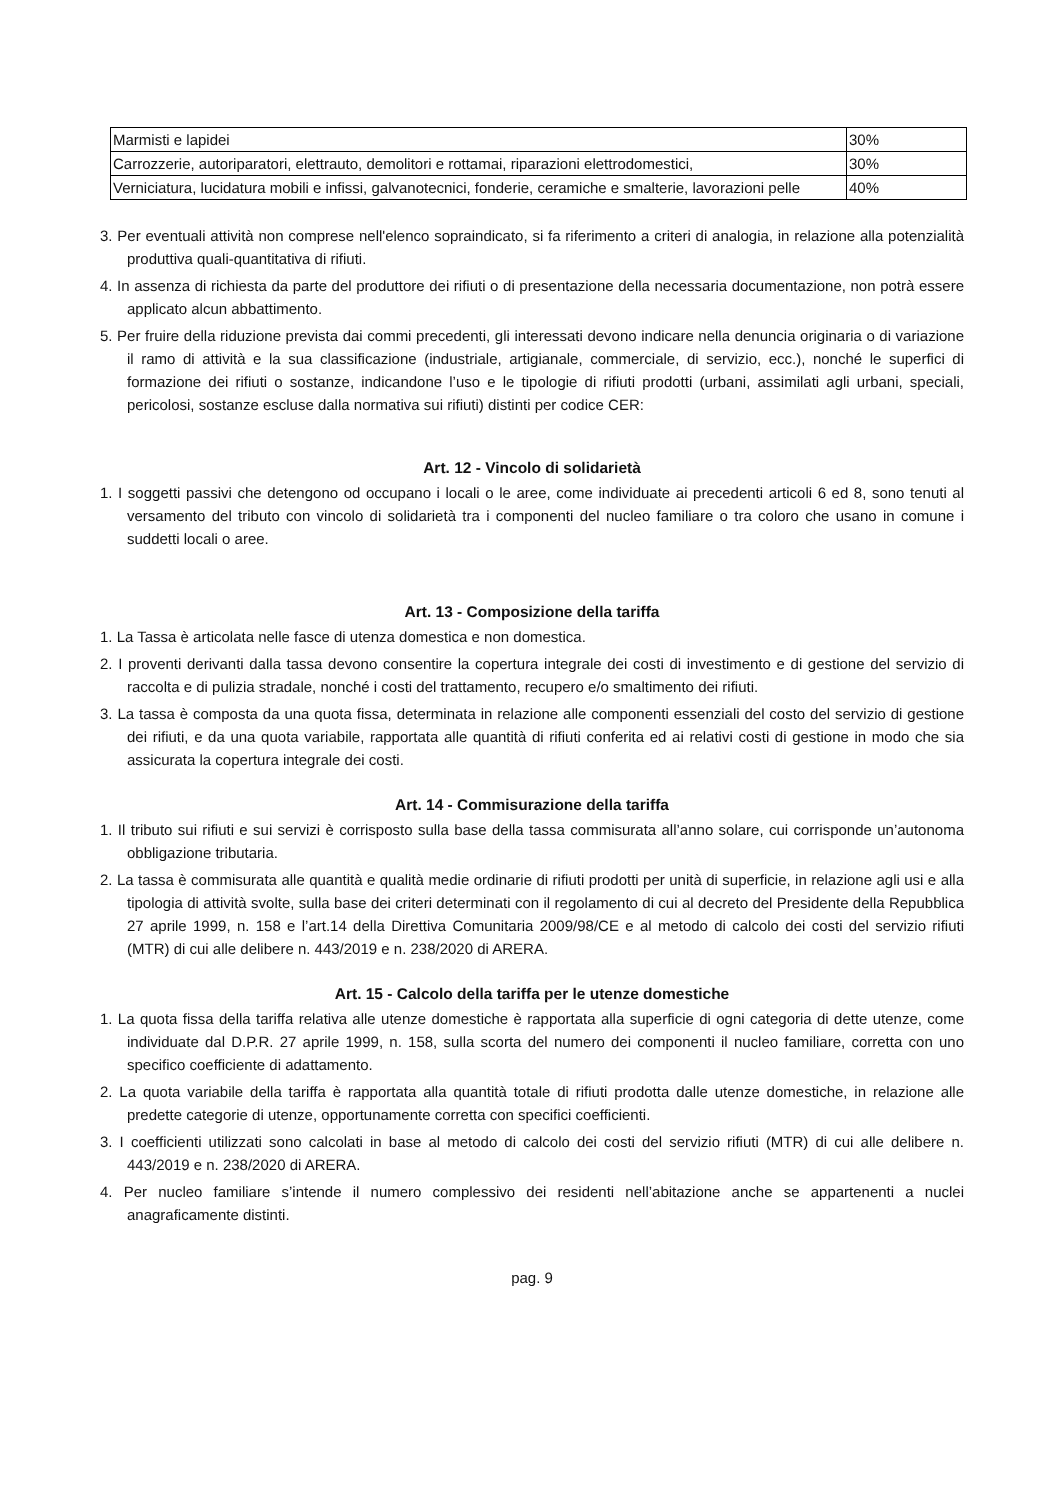| Marmisti e lapidei | 30% |
| Carrozzerie, autoriparatori, elettrauto, demolitori e rottamai, riparazioni elettrodomestici, | 30% |
| Verniciatura, lucidatura mobili e infissi, galvanotecnici, fonderie, ceramiche e smalterie, lavorazioni pelle | 40% |
3. Per eventuali attività non comprese nell'elenco sopraindicato, si fa riferimento a criteri di analogia, in relazione alla potenzialità produttiva quali-quantitativa di rifiuti.
4. In assenza di richiesta da parte del produttore dei rifiuti o di presentazione della necessaria documentazione, non potrà essere applicato alcun abbattimento.
5. Per fruire della riduzione prevista dai commi precedenti, gli interessati devono indicare nella denuncia originaria o di variazione il ramo di attività e la sua classificazione (industriale, artigianale, commerciale, di servizio, ecc.), nonché le superfici di formazione dei rifiuti o sostanze, indicandone l’uso e le tipologie di rifiuti prodotti (urbani, assimilati agli urbani, speciali, pericolosi, sostanze escluse dalla normativa sui rifiuti) distinti per codice CER:
Art. 12 - Vincolo di solidarietà
1. I soggetti passivi che detengono od occupano i locali o le aree, come individuate ai precedenti articoli 6 ed 8, sono tenuti al versamento del tributo con vincolo di solidarietà tra i componenti del nucleo familiare o tra coloro che usano in comune i suddetti locali o aree.
Art. 13 - Composizione della tariffa
1. La Tassa è articolata nelle fasce di utenza domestica e non domestica.
2. I proventi derivanti dalla tassa devono consentire la copertura integrale dei costi di investimento e di gestione del servizio di raccolta e di pulizia stradale, nonché i costi del trattamento, recupero e/o smaltimento dei rifiuti.
3. La tassa è composta da una quota fissa, determinata in relazione alle componenti essenziali del costo del servizio di gestione dei rifiuti, e da una quota variabile, rapportata alle quantità di rifiuti conferita ed ai relativi costi di gestione in modo che sia assicurata la copertura integrale dei costi.
Art. 14 - Commisurazione della tariffa
1. Il tributo sui rifiuti e sui servizi è corrisposto sulla base della tassa commisurata all’anno solare, cui corrisponde un’autonoma obbligazione tributaria.
2. La tassa è commisurata alle quantità e qualità medie ordinarie di rifiuti prodotti per unità di superficie, in relazione agli usi e alla tipologia di attività svolte, sulla base dei criteri determinati con il regolamento di cui al decreto del Presidente della Repubblica 27 aprile 1999, n. 158 e l’art.14 della Direttiva Comunitaria 2009/98/CE e al metodo di calcolo dei costi del servizio rifiuti (MTR) di cui alle delibere n. 443/2019 e n. 238/2020 di ARERA.
Art. 15 - Calcolo della tariffa per le utenze domestiche
1. La quota fissa della tariffa relativa alle utenze domestiche è rapportata alla superficie di ogni categoria di dette utenze, come individuate dal D.P.R. 27 aprile 1999, n. 158, sulla scorta del numero dei componenti il nucleo familiare, corretta con uno specifico coefficiente di adattamento.
2. La quota variabile della tariffa è rapportata alla quantità totale di rifiuti prodotta dalle utenze domestiche, in relazione alle predette categorie di utenze, opportunamente corretta con specifici coefficienti.
3. I coefficienti utilizzati sono calcolati in base al metodo di calcolo dei costi del servizio rifiuti (MTR) di cui alle delibere n. 443/2019 e n. 238/2020 di ARERA.
4. Per nucleo familiare s’intende il numero complessivo dei residenti nell’abitazione anche se appartenenti a nuclei anagraficamente distinti.
pag. 9